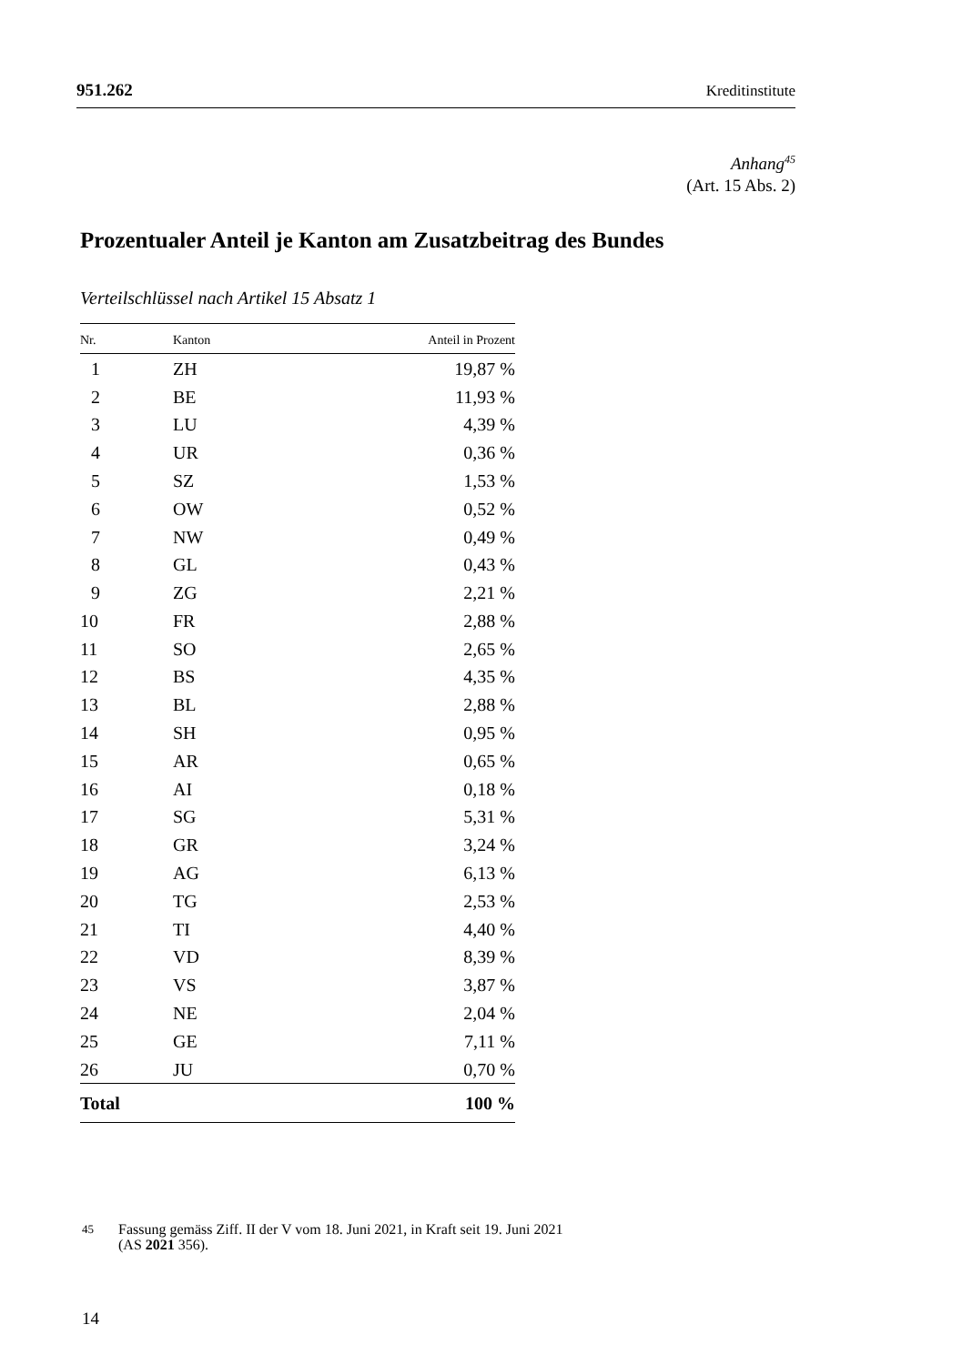951.262 Kreditinstitute
Anhang<sup>45</sup>
(Art. 15 Abs. 2)
Prozentualer Anteil je Kanton am Zusatzbeitrag des Bundes
Verteilschlüssel nach Artikel 15 Absatz 1
| Nr. | Kanton | Anteil in Prozent |
| --- | --- | --- |
| 1 | ZH | 19,87 % |
| 2 | BE | 11,93 % |
| 3 | LU | 4,39 % |
| 4 | UR | 0,36 % |
| 5 | SZ | 1,53 % |
| 6 | OW | 0,52 % |
| 7 | NW | 0,49 % |
| 8 | GL | 0,43 % |
| 9 | ZG | 2,21 % |
| 10 | FR | 2,88 % |
| 11 | SO | 2,65 % |
| 12 | BS | 4,35 % |
| 13 | BL | 2,88 % |
| 14 | SH | 0,95 % |
| 15 | AR | 0,65 % |
| 16 | AI | 0,18 % |
| 17 | SG | 5,31 % |
| 18 | GR | 3,24 % |
| 19 | AG | 6,13 % |
| 20 | TG | 2,53 % |
| 21 | TI | 4,40 % |
| 22 | VD | 8,39 % |
| 23 | VS | 3,87 % |
| 24 | NE | 2,04 % |
| 25 | GE | 7,11 % |
| 26 | JU | 0,70 % |
| Total | | 100 % |
<sup>45</sup>
Fassung gemäss Ziff. II der V vom 18. Juni 2021, in Kraft seit 19. Juni 2021
(AS 2021 356).
14